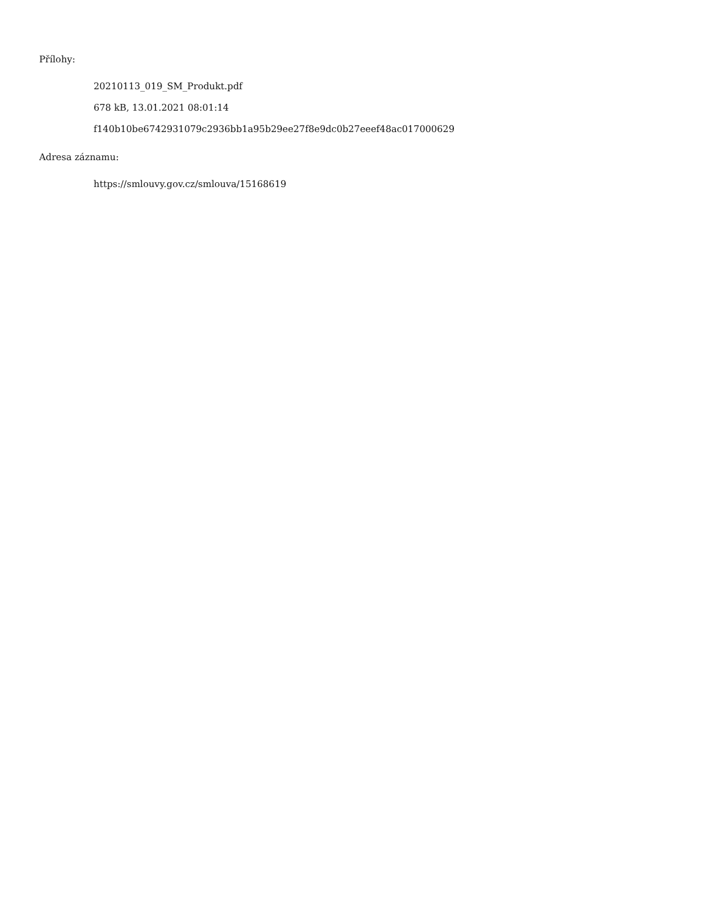Přílohy:
20210113_019_SM_Produkt.pdf
678 kB, 13.01.2021 08:01:14
f140b10be6742931079c2936bb1a95b29ee27f8e9dc0b27eeef48ac017000629
Adresa záznamu:
https://smlouvy.gov.cz/smlouva/15168619